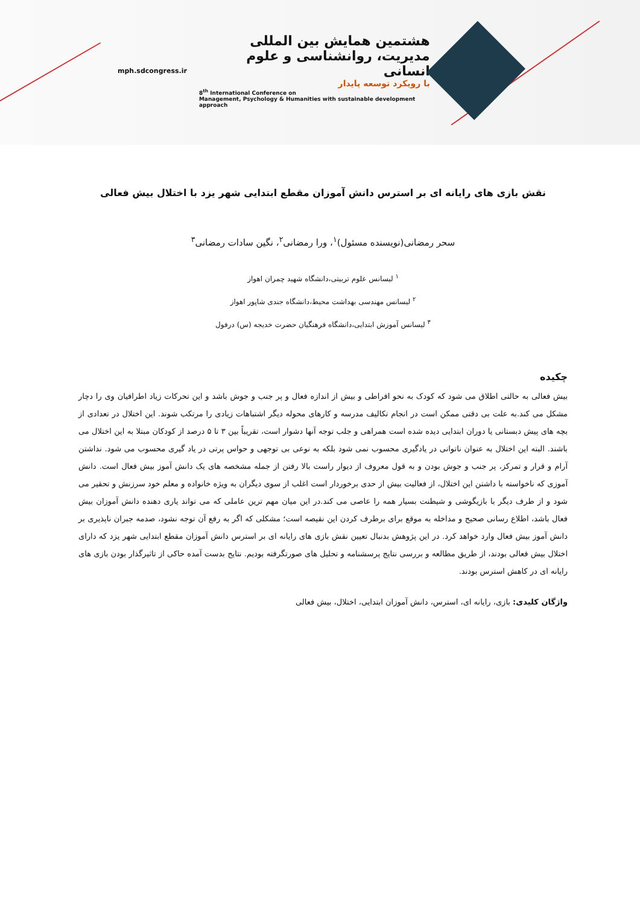هشتمین همایش بین المللی
مدیریت، روانشناسی و علوم انسانی
با رویکرد توسعه پایدار
8<sup>th</sup> International Conference on
Management, Psychology & Humanities with sustainable development approach
mph.sdcongress.ir
نقش بازی های رایانه ای بر استرس دانش آموزان مقطع ابتدایی شهر یزد با اختلال بیش فعالی
سحر رمضانی(نویسنده مسئول)<sup>۱</sup>، ورا رمضانی<sup>۲</sup>، نگین سادات رمضانی<sup>۳</sup>
<sup>۱</sup> لیسانس علوم تربیتی،دانشگاه شهید چمران اهواز
<sup>۲</sup> لیسانس مهندسی بهداشت محیط،دانشگاه جندی شاپور اهواز
<sup>۳</sup> لیسانس آموزش ابتدایی،دانشگاه فرهنگیان حضرت خدیجه (س) درفول
چکیده
بیش فعالی به حالتی اطلاق می شود که کودک به نحو افراطی و بیش از اندازه فعال و پر جنب و جوش باشد و این تحرکات زیاد اطرافیان وی را دچار مشکل می کند.به علت بی دقتی ممکن است در انجام تکالیف مدرسه و کارهای محوله دیگر اشتباهات زیادی را مرتکب شوند. این اختلال در تعدادی از بچه های پیش دبستانی یا دوران ابتدایی دیده شده است همراهی و جلب توجه آنها دشوار است، تقریباً بین ۳ تا ۵ درصد از کودکان مبتلا به این اختلال می باشند. البته این اختلال به عنوان ناتوانی در یادگیری محسوب نمی شود بلکه به نوعی بی توجهی و حواس پرتی در یاد گیری محسوب می شود. نداشتن آرام و قرار و تمرکز، پر جنب و جوش بودن و به قول معروف از دیوار راست بالا رفتن از جمله مشخصه های یک دانش آموز بیش فعال است. دانش آموزی که ناخواسته با داشتن این اختلال، از فعالیت بیش از حدی برخوردار است اغلب از سوی دیگران به ویژه خانواده و معلم خود سرزنش و تحقیر می شود و از طرف دیگر با بازیگوشی و شیطنت بسیار همه را عاصی می کند.در این میان مهم ترین عاملی که می تواند یاری دهنده دانش آموزان بیش فعال باشد، اطلاع رسانی صحیح و مداخله به موقع برای برطرف کردن این نقیصه است؛ مشکلی که اگر به رفع آن توجه نشود، صدمه جبران ناپذیری بر دانش آموز بیش فعال وارد خواهد کرد. در این پژوهش بدنبال تعیین نقش بازی های رایانه ای بر استرس دانش آموزان مقطع ابتدایی شهر یزد که دارای اختلال بیش فعالی بودند، از طریق مطالعه و بررسی نتایج پرسشنامه و تحلیل های صورتگرفته بودیم. نتایج بدست آمده حاکی از تاثیرگذار بودن بازی های رایانه ای در کاهش استرس بودند.
واژگان کلیدی: بازی، رایانه ای، استرس، دانش آموزان ابتدایی، اختلال، بیش فعالی